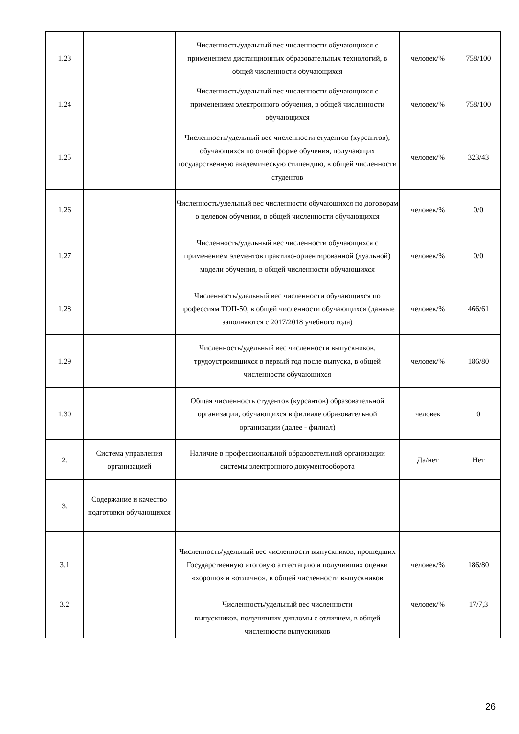| 1.23 | | Численность/удельный вес численности обучающихся с применением дистанционных образовательных технологий, в общей численности обучающихся | человек/% | 758/100 |
| 1.24 | | Численность/удельный вес численности обучающихся с применением электронного обучения, в общей численности обучающихся | человек/% | 758/100 |
| 1.25 | | Численность/удельный вес численности студентов (курсантов), обучающихся по очной форме обучения, получающих государственную академическую стипендию, в общей численности студентов | человек/% | 323/43 |
| 1.26 | | Численность/удельный вес численности обучающихся по договорам о целевом обучении, в общей численности обучающихся | человек/% | 0/0 |
| 1.27 | | Численность/удельный вес численности обучающихся с применением элементов практико-ориентированной (дуальной) модели обучения, в общей численности обучающихся | человек/% | 0/0 |
| 1.28 | | Численность/удельный вес численности обучающихся по профессиям ТОП-50, в общей численности обучающихся (данные заполняются с 2017/2018 учебного года) | человек/% | 466/61 |
| 1.29 | | Численность/удельный вес численности выпускников, трудоустроившихся в первый год после выпуска, в общей численности обучающихся | человек/% | 186/80 |
| 1.30 | | Общая численность студентов (курсантов) образовательной организации, обучающихся в филиале образовательной организации (далее - филиал) | человек | 0 |
| 2. | Система управления организацией | Наличие в профессиональной образовательной организации системы электронного документооборота | Да/нет | Нет |
| 3. | Содержание и качество подготовки обучающихся | | | |
| 3.1 | | Численность/удельный вес численности выпускников, прошедших Государственную итоговую аттестацию и получивших оценки «хорошо» и «отлично», в общей численности выпускников | человек/% | 186/80 |
| 3.2 | | Численность/удельный вес численности | человек/% | 17/7,3 |
| | | выпускников, получивших дипломы с отличием, в общей численности выпускников | | |
26